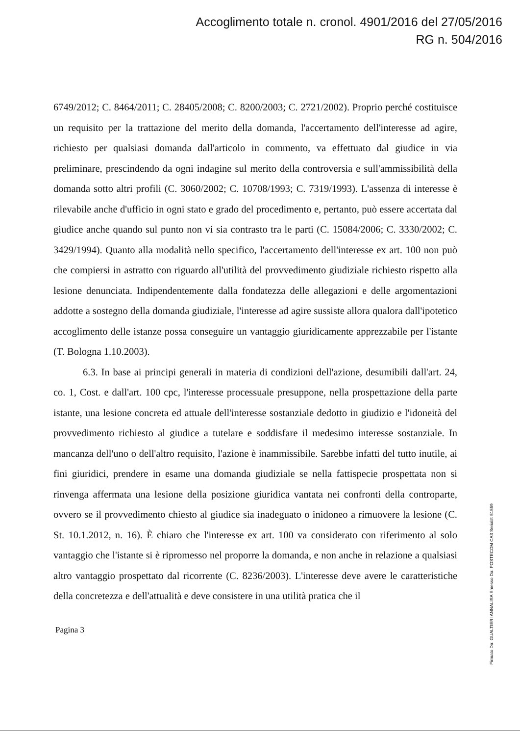Accoglimento totale n. cronol. 4901/2016 del 27/05/2016
RG n. 504/2016
6749/2012; C. 8464/2011; C. 28405/2008; C. 8200/2003; C. 2721/2002). Proprio perché costituisce un requisito per la trattazione del merito della domanda, l'accertamento dell'interesse ad agire, richiesto per qualsiasi domanda dall'articolo in commento, va effettuato dal giudice in via preliminare, prescindendo da ogni indagine sul merito della controversia e sull'ammissibilità della domanda sotto altri profili (C. 3060/2002; C. 10708/1993; C. 7319/1993). L'assenza di interesse è rilevabile anche d'ufficio in ogni stato e grado del procedimento e, pertanto, può essere accertata dal giudice anche quando sul punto non vi sia contrasto tra le parti (C. 15084/2006; C. 3330/2002; C. 3429/1994). Quanto alla modalità nello specifico, l'accertamento dell'interesse ex art. 100 non può che compiersi in astratto con riguardo all'utilità del provvedimento giudiziale richiesto rispetto alla lesione denunciata. Indipendentemente dalla fondatezza delle allegazioni e delle argomentazioni addotte a sostegno della domanda giudiziale, l'interesse ad agire sussiste allora qualora dall'ipotetico accoglimento delle istanze possa conseguire un vantaggio giuridicamente apprezzabile per l'istante (T. Bologna 1.10.2003).
6.3. In base ai principi generali in materia di condizioni dell'azione, desumibili dall'art. 24, co. 1, Cost. e dall'art. 100 cpc, l'interesse processuale presuppone, nella prospettazione della parte istante, una lesione concreta ed attuale dell'interesse sostanziale dedotto in giudizio e l'idoneità del provvedimento richiesto al giudice a tutelare e soddisfare il medesimo interesse sostanziale. In mancanza dell'uno o dell'altro requisito, l'azione è inammissibile. Sarebbe infatti del tutto inutile, ai fini giuridici, prendere in esame una domanda giudiziale se nella fattispecie prospettata non si rinvenga affermata una lesione della posizione giuridica vantata nei confronti della controparte, ovvero se il provvedimento chiesto al giudice sia inadeguato o inidoneo a rimuovere la lesione (C. St. 10.1.2012, n. 16). È chiaro che l'interesse ex art. 100 va considerato con riferimento al solo vantaggio che l'istante si è ripromesso nel proporre la domanda, e non anche in relazione a qualsiasi altro vantaggio prospettato dal ricorrente (C. 8236/2003). L'interesse deve avere le caratteristiche della concretezza e dell'attualità e deve consistere in una utilità pratica che il
Pagina 3
Firmato Da: GUALTIERI ANNALISA Emesso Da: POSTECOM CA3 Serial#: 51559